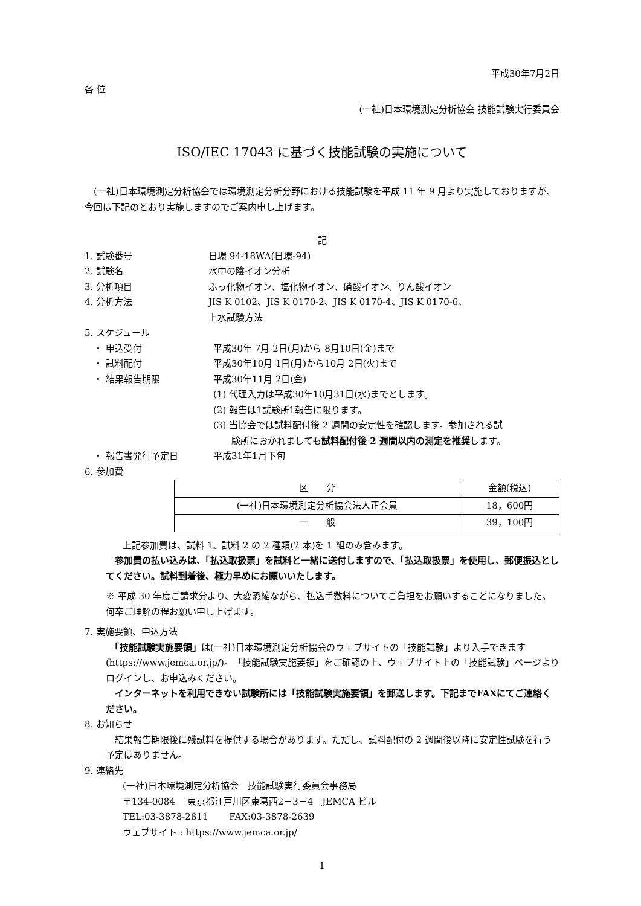平成30年7月2日
各 位
(一社)日本環境測定分析協会 技能試験実行委員会
ISO/IEC 17043 に基づく技能試験の実施について
　(一社)日本環境測定分析協会では環境測定分析分野における技能試験を平成 11 年 9 月より実施しておりますが、今回は下記のとおり実施しますのでご案内申し上げます。
記
1. 試験番号 日環 94-18WA(日環-94)
2. 試験名 水中の陰イオン分析
3. 分析項目 ふっ化物イオン、塩化物イオン、硝酸イオン、りん酸イオン
4. 分析方法 JIS K 0102、JIS K 0170-2、JIS K 0170-4、JIS K 0170-6、
上水試験方法
5. スケジュール
・ 申込受付 平成30年 7月 2日(月)から 8月10日(金)まで
・ 試料配付 平成30年10月 1日(月)から10月 2日(火)まで
・ 結果報告期限 平成30年11月 2日(金)
(1) 代理入力は平成30年10月31日(水)までとします。
(2) 報告は1試験所1報告に限ります。
(3) 当協会では試料配付後 2 週間の安定性を確認します。参加される試
　　験所におかれましても試料配付後 2 週間以内の測定を推奨します。
・ 報告書発行予定日 平成31年1月下旬
6. 参加費
| 区 分 | 金額(税込) |
| --- | --- |
| (一社)日本環境測定分析協会法人正会員 | 18，600円 |
| 一 般 | 39，100円 |
上記参加費は、試料 1、試料 2 の 2 種類(2 本)を 1 組のみ含みます。
　参加費の払い込みは、「払込取扱票」を試料と一緒に送付しますので、「払込取扱票」を使用し、郵便振込としてください。試料到着後、極力早めにお願いいたします。
※ 平成 30 年度ご請求分より、大変恐縮ながら、払込手数料についてご負担をお願いすることになりました。何卒ご理解の程お願い申し上げます。
7. 実施要領、申込方法
　「技能試験実施要領」は(一社)日本環境測定分析協会のウェブサイトの「技能試験」より入手できます(https://www.jemca.or.jp/)。「技能試験実施要領」をご確認の上、ウェブサイト上の「技能試験」ページよりログインし、お申込みください。
　インターネットを利用できない試験所には「技能試験実施要領」を郵送します。下記までFAXにてご連絡ください。
8. お知らせ
　結果報告期限後に残試料を提供する場合があります。ただし、試料配付の 2 週間後以降に安定性試験を行う予定はありません。
9. 連絡先
(一社)日本環境測定分析協会　技能試験実行委員会事務局
〒134-0084　 東京都江戸川区東葛西2－3－4　JEMCA ビル
TEL:03-3878-2811　　 FAX:03-3878-2639
ウェブサイト : https://www.jemca.or.jp/
1